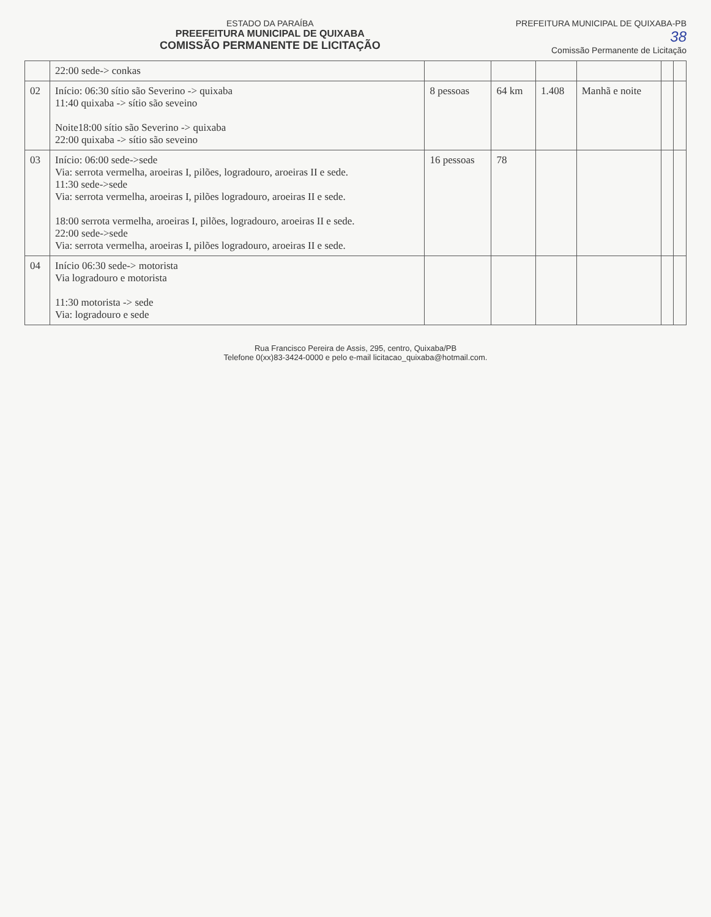PREFEITURA MUNICIPAL DE QUIXABA-PB
38
Comissão Permanente de Licitação
ESTADO DA PARAÍBA
PREEFEITURA MUNICIPAL DE QUIXABA
COMISSÃO PERMANENTE DE LICITAÇÃO
| | 22:00 sede-> conkas | | | | | | |
| 02 | Início: 06:30 sítio são Severino -> quixaba 11:40 quixaba -> sítio são seveino Noite18:00 sítio são Severino -> quixaba 22:00 quixaba -> sítio são seveino | 8 pessoas | 64 km | 1.408 | Manhã e noite | | |
| 03 | Início: 06:00 sede->sede Via: serrota vermelha, aroeiras I, pilões, logradouro, aroeiras II e sede. 11:30 sede->sede Via: serrota vermelha, aroeiras I, pilões logradouro, aroeiras II e sede. 18:00 serrota vermelha, aroeiras I, pilões, logradouro, aroeiras II e sede. 22:00 sede->sede Via: serrota vermelha, aroeiras I, pilões logradouro, aroeiras II e sede. | 16 pessoas | 78 | | | | |
| 04 | Início 06:30 sede-> motorista Via logradouro e motorista 11:30 motorista -> sede Via: logradouro e sede | | | | | | |
Rua Francisco Pereira de Assis, 295, centro, Quixaba/PB
Telefone 0(xx)83-3424-0000 e pelo e-mail licitacao_quixaba@hotmail.com.